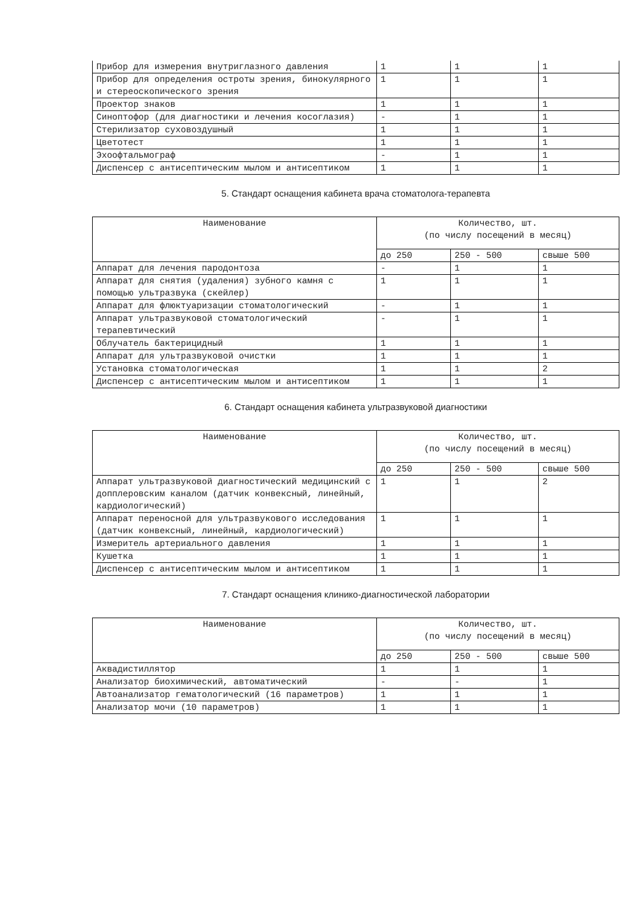| Прибор для измерения внутриглазного давления | 1 | 1 | 1 |
| Прибор для определения остроты зрения, бинокулярного и стереоскопического зрения | 1 | 1 | 1 |
| Проектор знаков | 1 | 1 | 1 |
| Синоптофор (для диагностики и лечения косоглазия) | - | 1 | 1 |
| Стерилизатор суховоздушный | 1 | 1 | 1 |
| Цветотест | 1 | 1 | 1 |
| Эхоофтальмограф | - | 1 | 1 |
| Диспенсер с антисептическим мылом и антисептиком | 1 | 1 | 1 |
5. Стандарт оснащения кабинета врача стоматолога-терапевта
| Наименование | Количество, шт. (по числу посещений в месяц) | | |
| --- | --- | --- | --- |
| | до 250 | 250 - 500 | свыше 500 |
| Аппарат для лечения пародонтоза | - | 1 | 1 |
| Аппарат для снятия (удаления) зубного камня с помощью ультразвука (скейлер) | 1 | 1 | 1 |
| Аппарат для флюктуаризации стоматологический | - | 1 | 1 |
| Аппарат ультразвуковой стоматологический терапевтический | - | 1 | 1 |
| Облучатель бактерицидный | 1 | 1 | 1 |
| Аппарат для ультразвуковой очистки | 1 | 1 | 1 |
| Установка стоматологическая | 1 | 1 | 2 |
| Диспенсер с антисептическим мылом и антисептиком | 1 | 1 | 1 |
6. Стандарт оснащения кабинета ультразвуковой диагностики
| Наименование | Количество, шт. (по числу посещений в месяц) | | |
| --- | --- | --- | --- |
| | до 250 | 250 - 500 | свыше 500 |
| Аппарат ультразвуковой диагностический медицинский с допплеровским каналом (датчик конвексный, линейный, кардиологический) | 1 | 1 | 2 |
| Аппарат переносной для ультразвукового исследования (датчик конвексный, линейный, кардиологический) | 1 | 1 | 1 |
| Измеритель артериального давления | 1 | 1 | 1 |
| Кушетка | 1 | 1 | 1 |
| Диспенсер с антисептическим мылом и антисептиком | 1 | 1 | 1 |
7. Стандарт оснащения клинико-диагностической лаборатории
| Наименование | Количество, шт. (по числу посещений в месяц) | | |
| --- | --- | --- | --- |
| | до 250 | 250 - 500 | свыше 500 |
| Аквадистиллятор | 1 | 1 | 1 |
| Анализатор биохимический, автоматический | - | - | 1 |
| Автоанализатор гематологический (16 параметров) | 1 | 1 | 1 |
| Анализатор мочи (10 параметров) | 1 | 1 | 1 |